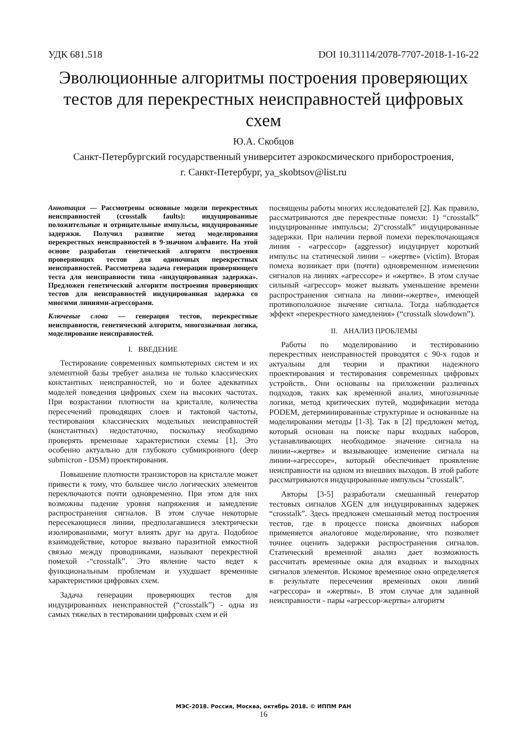УДК 681.518 DOI 10.31114/2078-7707-2018-1-16-22
Эволюционные алгоритмы построения проверяющих тестов для перекрестных неисправностей цифровых схем
Ю.А. Скобцов
Санкт-Петербургский государственный университет аэрокосмического приборостроения,
г. Санкт-Петербург, ya_skobtsov@list.ru
Аннотация — Рассмотрены основные модели перекрестных неисправностей (crosstalk faults): индуцированные положительные и отрицательные импульсы, индуцированные задержки. Получил развитие метод моделирования перекрестных неисправностей в 9-значном алфавите. На этой основе разработан генетический алгоритм построения проверяющих тестов для одиночных перекрестных неисправностей. Рассмотрена задача генерации проверяющего теста для неисправности типа «индуцированная задержка». Предложен генетический алгоритм построения проверяющих тестов для неисправностей индуцированная задержка со многими линиями-агрессорами.
Ключевые слова — генерация тестов, перекрестные неисправности, генетический алгоритм, многозначная логика, моделирование неисправностей.
I. ВВЕДЕНИЕ
Тестирование современных компьютерных систем и их элементной базы требует анализа не только классических константных неисправностей, но и более адекватных моделей поведения цифровых схем на высоких частотах. При возрастании плотности на кристалле, количества пересечений проводящих слоев и тактовой частоты, тестирования классических модельных неисправностей (константных) недостаточно, поскольку необходимо проверять временные характеристики схемы [1]. Это особенно актуально для глубокого субмикронного (deep submicron - DSM) проектирования.
Повышение плотности транзисторов на кристалле может привести к тому, что большее число логических элементов переключаются почти одновременно. При этом для них возможны падение уровня напряжения и замедление распространения сигналов. В этом случае некоторые пересекающиеся линии, предполагавшиеся электрически изолированными, могут влиять друг на друга. Подобное взаимодействие, которое вызвано паразитной емкостной связью между проводниками, называют перекрестной помехой -“crosstalk”. Это явление часто ведет к функциональным проблемам и ухудшает временные характеристики цифровых схем.
Задача генерации проверяющих тестов для индуцированных неисправностей (“crosstalk”) - одна из самых тяжелых в тестировании цифровых схем и ей
посвящены работы многих исследователей [2]. Как правило, рассматриваются две перекрестные помехи: 1) “crosstalk” индуцированные импульсы; 2)“crosstalk” индуцированные задержки. При наличии первой помехи переключающаяся линия - «агрессор» (aggressor) индуцирует короткий импульс на статической линии – «жертве» (victim). Вторая помеха возникает при (почти) одновременном изменении сигналов на линиях «агрессоре» и «жертве». В этом случае сильный «агрессор» может вызвать уменьшение времени распространения сигнала на линии-«жертве», имеющей противоположное значение сигнала. Тогда наблюдается эффект «перекрестного замедления» (“crosstalk slowdown”).
II. АНАЛИЗ ПРОБЛЕМЫ
Работы по моделированию и тестированию перекрестных неисправностей проводятся с 90-х годов и актуальны для теории и практики надежного проектирования и тестирования современных цифровых устройств.. Они основаны на приложении различных подходов, таких как временной анализ, многозначные логики, метод критических путей, модификации метода PODEM, детерминированные структурные и основанные на моделировании методы [1-3]. Так в [2] предложен метод, который основан на поиске пары входных наборов, устанавливающих необходимое значение сигнала на линии-«жертве» и вызывающее изменение сигнала на линии-«агрессоре», который обеспечивает проявление неисправности на одном из внешних выходов. В этой работе рассматриваются индуцированные импульсы “crosstalk”.
Авторы [3-5] разработали смешанный генератор тестовых сигналов XGEN для индуцированных задержек “crosstalk”. Здесь предложен смешанный метод построения тестов, где в процессе поиска двоичных наборов применяется аналоговое моделирование, что позволяет точнее оценить задержки распространения сигналов. Статический временной анализ дает возможность рассчитать временные окна для входных и выходных сигналов элементов. Искомое временное окно определяется в результате пересечения временных окон линий «агрессора» и «жертвы». В этом случае для заданной неисправности - пары «агрессор-жертва» алгоритм
МЭС-2018. Россия, Москва, октябрь 2018. © ИППМ РАН
16